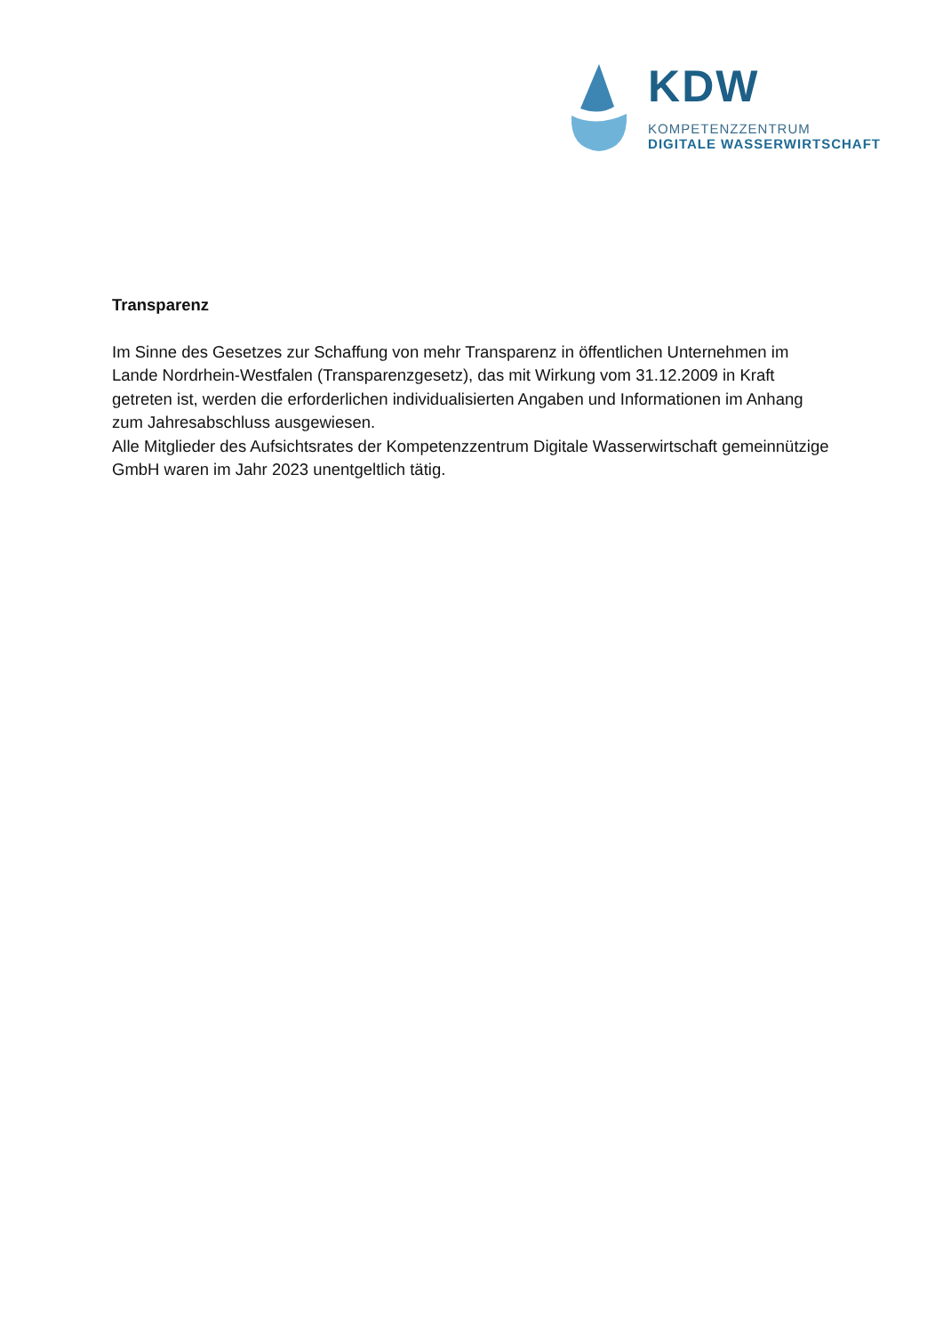KDW
KOMPETENZZENTRUM
DIGITALE WASSERWIRTSCHAFT
Transparenz
Im Sinne des Gesetzes zur Schaffung von mehr Transparenz in öffentlichen Unternehmen im Lande Nordrhein-Westfalen (Transparenzgesetz), das mit Wirkung vom 31.12.2009 in Kraft getreten ist, werden die erforderlichen individualisierten Angaben und Informationen im Anhang zum Jahresabschluss ausgewiesen.
Alle Mitglieder des Aufsichtsrates der Kompetenzzentrum Digitale Wasserwirtschaft gemeinnützige GmbH waren im Jahr 2023 unentgeltlich tätig.